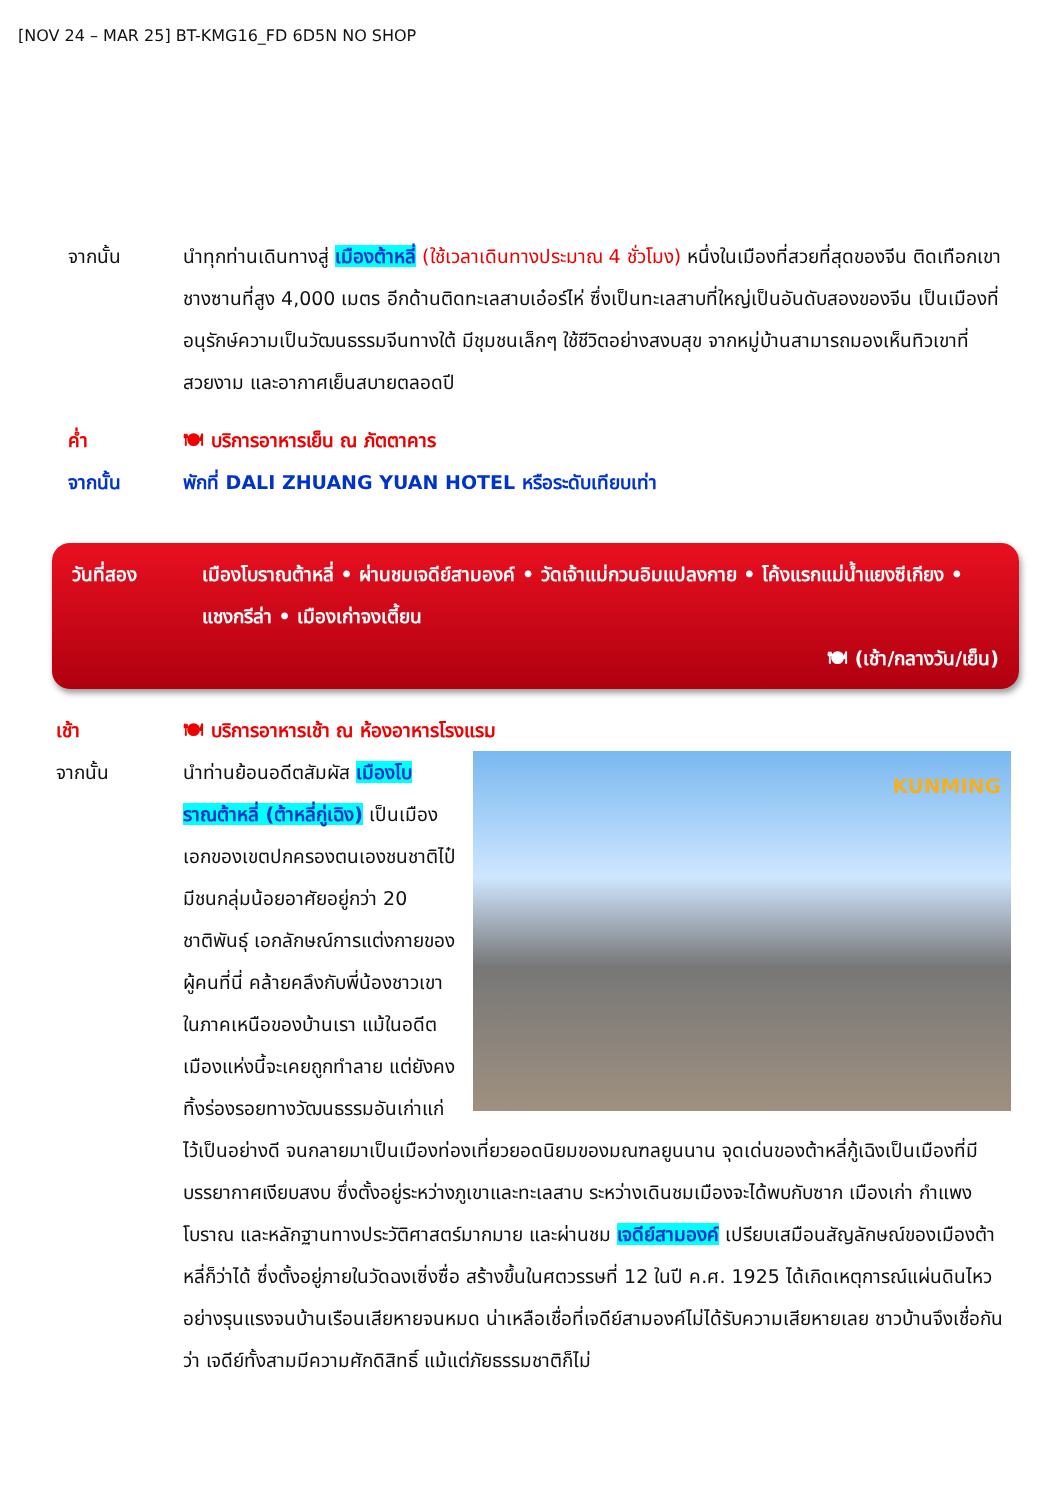[NOV 24 – MAR 25] BT-KMG16_FD 6D5N NO SHOP
จากนั้น นำทุกท่านเดินทางสู่ เมืองต้าหลี่ (ใช้เวลาเดินทางประมาณ 4 ชั่วโมง) หนึ่งในเมืองที่สวยที่สุดของจีน ติดเทือกเขาชางซานที่สูง 4,000 เมตร อีกด้านติดทะเลสาบเอ๋อร์ไห่ ซึ่งเป็นทะเลสาบที่ใหญ่เป็นอันดับสองของจีน เป็นเมืองที่อนุรักษ์ความเป็นวัฒนธรรมจีนทางใต้ มีชุมชนเล็กๆ ใช้ชีวิตอย่างสงบสุข จากหมู่บ้านสามารถมองเห็นทิวเขาที่สวยงาม และอากาศเย็นสบายตลอดปี
ค่ำ 🍽 บริการอาหารเย็น ณ ภัตตาคาร
จากนั้น พักที่ DALI ZHUANG YUAN HOTEL หรือระดับเทียบเท่า
วันที่สอง เมืองโบราณต้าหลี่ • ผ่านชมเจดีย์สามองค์ • วัดเจ้าแม่กวนอิมแปลงกาย • โค้งแรกแม่น้ำแยงซีเกียง • แชงกรีล่า • เมืองเก่าจงเตี้ยน
🍽 (เช้า/กลางวัน/เย็น)
เช้า 🍽 บริการอาหารเช้า ณ ห้องอาหารโรงแรม
จากนั้น
KUNMING
นำท่านย้อนอดีตสัมผัส เมืองโบราณต้าหลี่ (ต้าหลี่กู่เฉิง) เป็นเมืองเอกของเขตปกครองตนเองชนชาติไป๋ มีชนกลุ่มน้อยอาศัยอยู่กว่า 20 ชาติพันธุ์ เอกลักษณ์การแต่งกายของผู้คนที่นี่ คล้ายคลึงกับพี่น้องชาวเขาในภาคเหนือของบ้านเรา แม้ในอดีตเมืองแห่งนี้จะเคยถูกทำลาย แต่ยังคงทิ้งร่องรอยทางวัฒนธรรมอันเก่าแก่ไว้เป็นอย่างดี จนกลายมาเป็นเมืองท่องเที่ยวยอดนิยมของมณฑลยูนนาน จุดเด่นของต้าหลี่กู้เฉิงเป็นเมืองที่มีบรรยากาศเงียบสงบ ซึ่งตั้งอยู่ระหว่างภูเขาและทะเลสาบ ระหว่างเดินชมเมืองจะได้พบกับซาก เมืองเก่า กำแพงโบราณ และหลักฐานทางประวัติศาสตร์มากมาย และผ่านชม เจดีย์สามองค์ เปรียบเสมือนสัญลักษณ์ของเมืองต้าหลี่ก็ว่าได้ ซึ่งตั้งอยู่ภายในวัดฉงเซิ่งซื่อ สร้างขึ้นในศตวรรษที่ 12 ในปี ค.ศ. 1925 ได้เกิดเหตุการณ์แผ่นดินไหวอย่างรุนแรงจนบ้านเรือนเสียหายจนหมด น่าเหลือเชื่อที่เจดีย์สามองค์ไม่ได้รับความเสียหายเลย ชาวบ้านจึงเชื่อกันว่า เจดีย์ทั้งสามมีความศักดิสิทธิ์ แม้แต่ภัยธรรมชาติก็ไม่